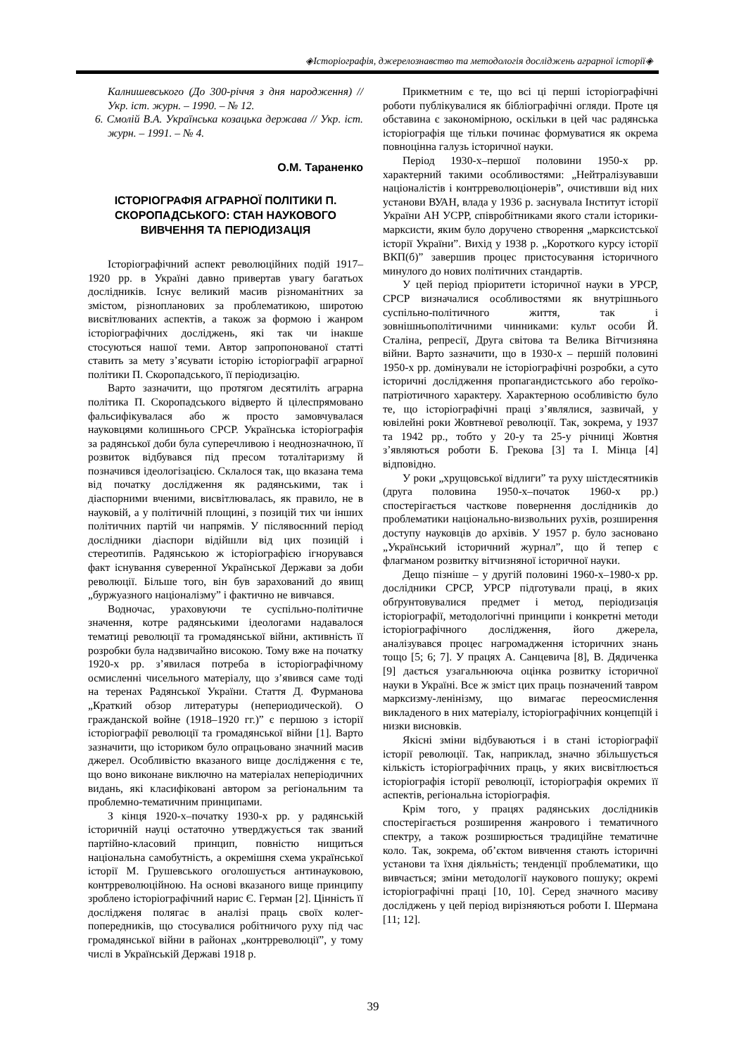◈Історіографія, джерелознавство та методологія досліджень аграрної історії◈
Калнишевського (До 300-річчя з дня народження) // Укр. іст. журн. – 1990. – № 12.
6. Смолій В.А. Українська козацька держава // Укр. іст. журн. – 1991. – № 4.
О.М. Тараненко
ІСТОРІОГРАФІЯ АГРАРНОЇ ПОЛІТИКИ П. СКОРОПАДСЬКОГО: СТАН НАУКОВОГО ВИВЧЕННЯ ТА ПЕРІОДИЗАЦІЯ
Історіографічний аспект революційних подій 1917–1920 рр. в Україні давно привертав увагу багатьох дослідників. Існує великий масив різноманітних за змістом, різнопланових за проблематикою, широтою висвітлюваних аспектів, а також за формою і жанром історіографічних досліджень, які так чи інакше стосуються нашої теми. Автор запропонованої статті ставить за мету з’ясувати історію історіографії аграрної політики П. Скоропадського, її періодизацію.
Варто зазначити, що протягом десятиліть аграрна політика П. Скоропадського відверто й цілеспрямовано фальсифікувалася або ж просто замовчувалася науковцями колишнього СРСР. Українська історіографія за радянської доби була суперечливою і неоднозначною, її розвиток відбувався під пресом тоталітаризму й позначився ідеологізацією. Склалося так, що вказана тема від початку дослідження як радянськими, так і діаспорними вченими, висвітлювалась, як правило, не в науковій, а у політичній площині, з позицій тих чи інших політичних партій чи напрямів. У післявоєнний період дослідники діаспори відійшли від цих позицій і стереотипів. Радянською ж історіографією ігнорувався факт існування суверенної Української Держави за доби революції. Більше того, він був зарахований до явищ „буржуазного націоналізму” і фактично не вивчався.
Водночас, ураховуючи те суспільно-політичне значення, котре радянськими ідеологами надавалося тематиці революції та громадянської війни, активність її розробки була надзвичайно високою. Тому вже на початку 1920-х рр. з’явилася потреба в історіографічному осмисленні чисельного матеріалу, що з’явився саме тоді на теренах Радянської України. Стаття Д. Фурманова „Краткий обзор литературы (непериодической). О гражданской войне (1918–1920 гг.)” є першою з історії історіографії революції та громадянської війни [1]. Варто зазначити, що істориком було опрацьовано значний масив джерел. Особливістю вказаного вище дослідження є те, що воно виконане виключно на матеріалах неперіодичних видань, які класифіковані автором за регіональним та проблемно-тематичним принципами.
З кінця 1920-х–початку 1930-х рр. у радянській історичній науці остаточно утверджується так званий партійно-класовий принцип, повністю нищиться національна самобутність, а окремішня схема української історії М. Грушевського оголошується антинауковою, контрреволюційною. На основі вказаного вище принципу зроблено історіографічний нарис Є. Герман [2]. Цінність її дослідженя полягає в аналізі праць своїх колег-попередників, що стосувалися робітничого руху під час громадянської війни в районах „контрреволюції”, у тому числі в Українській Державі 1918 р.
Прикметним є те, що всі ці перші історіографічні роботи публікувалися як бібліографічні огляди. Проте ця обставина є закономірною, оскільки в цей час радянська історіографія ще тільки починає формуватися як окрема повноцінна галузь історичної науки.
Період 1930-х–першої половини 1950-х рр. характерний такими особливостями: „Нейтралізувавши націоналістів і контрреволюціонерів”, очистивши від них установи ВУАН, влада у 1936 р. заснувала Інститут історії України АН УСРР, співробітниками якого стали історики-марксисти, яким було доручено створення „марксистської історії України”. Вихід у 1938 р. „Короткого курсу історії ВКП(б)” завершив процес пристосування історичного минулого до нових політичних стандартів.
У цей період пріоритети історичної науки в УРСР, СРСР визначалися особливостями як внутрішнього суспільно-політичного життя, так і зовнішньополітичними чинниками: культ особи Й. Сталіна, репресії, Друга світова та Велика Вітчизняна війни. Варто зазначити, що в 1930-х – першій половині 1950-х рр. домінували не історіографічні розробки, а суто історичні дослідження пропагандистського або героїко-патріотичного характеру. Характерною особливістю було те, що історіографічні праці з’являлися, зазвичай, у ювілейні роки Жовтневої революції. Так, зокрема, у 1937 та 1942 рр., тобто у 20-у та 25-у річниці Жовтня з’являються роботи Б. Грекова [3] та І. Мінца [4] відповідно.
У роки „хрущовської відлиги” та руху шістдесятників (друга половина 1950-х–початок 1960-х рр.) спостерігається часткове повернення дослідників до проблематики національно-визвольних рухів, розширення доступу науковців до архівів. У 1957 р. було засновано „Український історичний журнал”, що й тепер є флагманом розвитку вітчизняної історичної науки.
Дещо пізніше – у другій половині 1960-х–1980-х рр. дослідники СРСР, УРСР підготували праці, в яких обґрунтовувалися предмет і метод, періодизація історіографії, методологічні принципи і конкретні методи історіографічного дослідження, його джерела, аналізувався процес нагромадження історичних знань тощо [5; 6; 7]. У працях А. Санцевича [8], В. Дядиченка [9] дається узагальнююча оцінка розвитку історичної науки в Україні. Все ж зміст цих праць позначений тавром марксизму-ленінізму, що вимагає переосмислення викладеного в них матеріалу, історіографічних концепцій і низки висновків.
Якісні зміни відбуваються і в стані історіографії історії революції. Так, наприклад, значно збільшується кількість історіографічних праць, у яких висвітлюється історіографія історії революції, історіографія окремих її аспектів, регіональна історіографія.
Крім того, у працях радянських дослідників спостерігається розширення жанрового і тематичного спектру, а також розширюється традиційне тематичне коло. Так, зокрема, об’єктом вивчення стають історичні установи та їхня діяльність; тенденції проблематики, що вивчається; зміни методології наукового пошуку; окремі історіографічні праці [10, 10]. Серед значного масиву досліджень у цей період вирізняються роботи І. Шермана [11; 12].
39